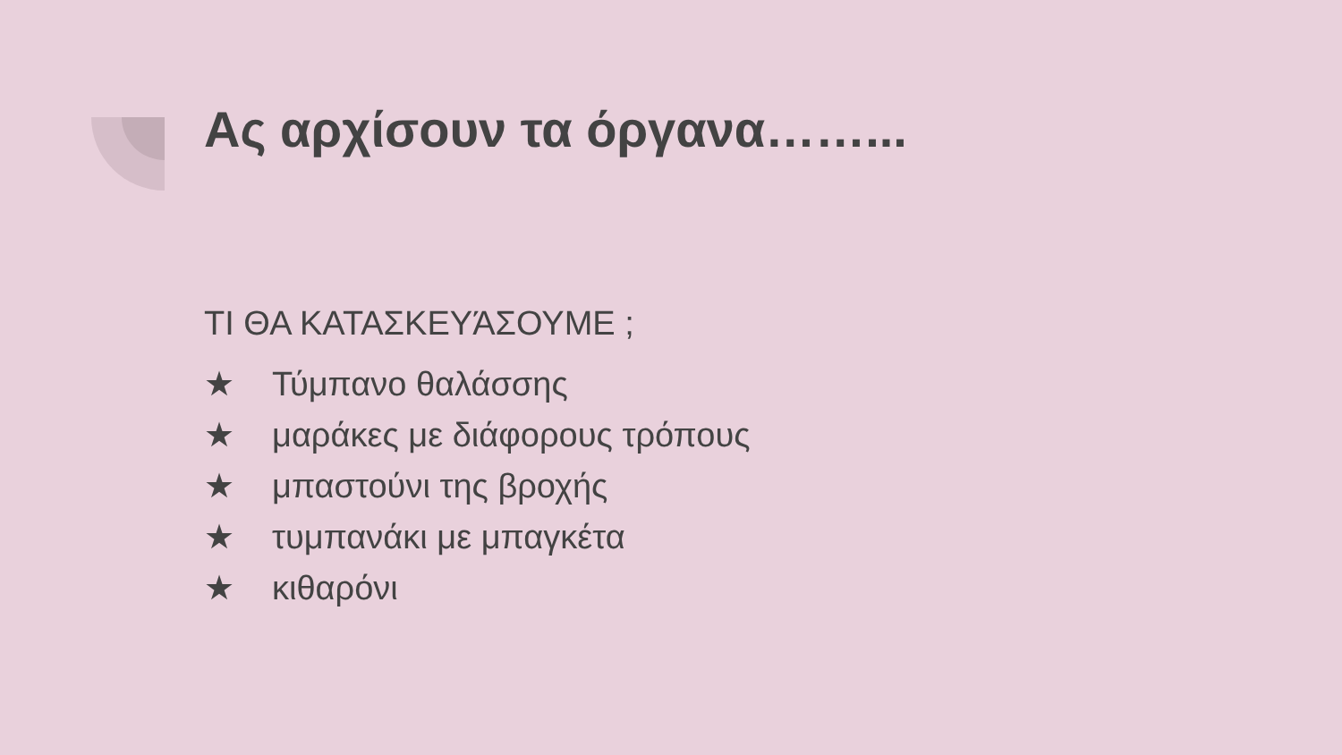Ας αρχίσουν τα όργανα……...
ΤΙ ΘΑ ΚΑΤΑΣΚΕΥΆΣΟΥΜΕ ;
★ Τύμπανο θαλάσσης
★ μαράκες με διάφορους τρόπους
★ μπαστούνι της βροχής
★ τυμπανάκι με μπαγκέτα
★ κιθαρόνι